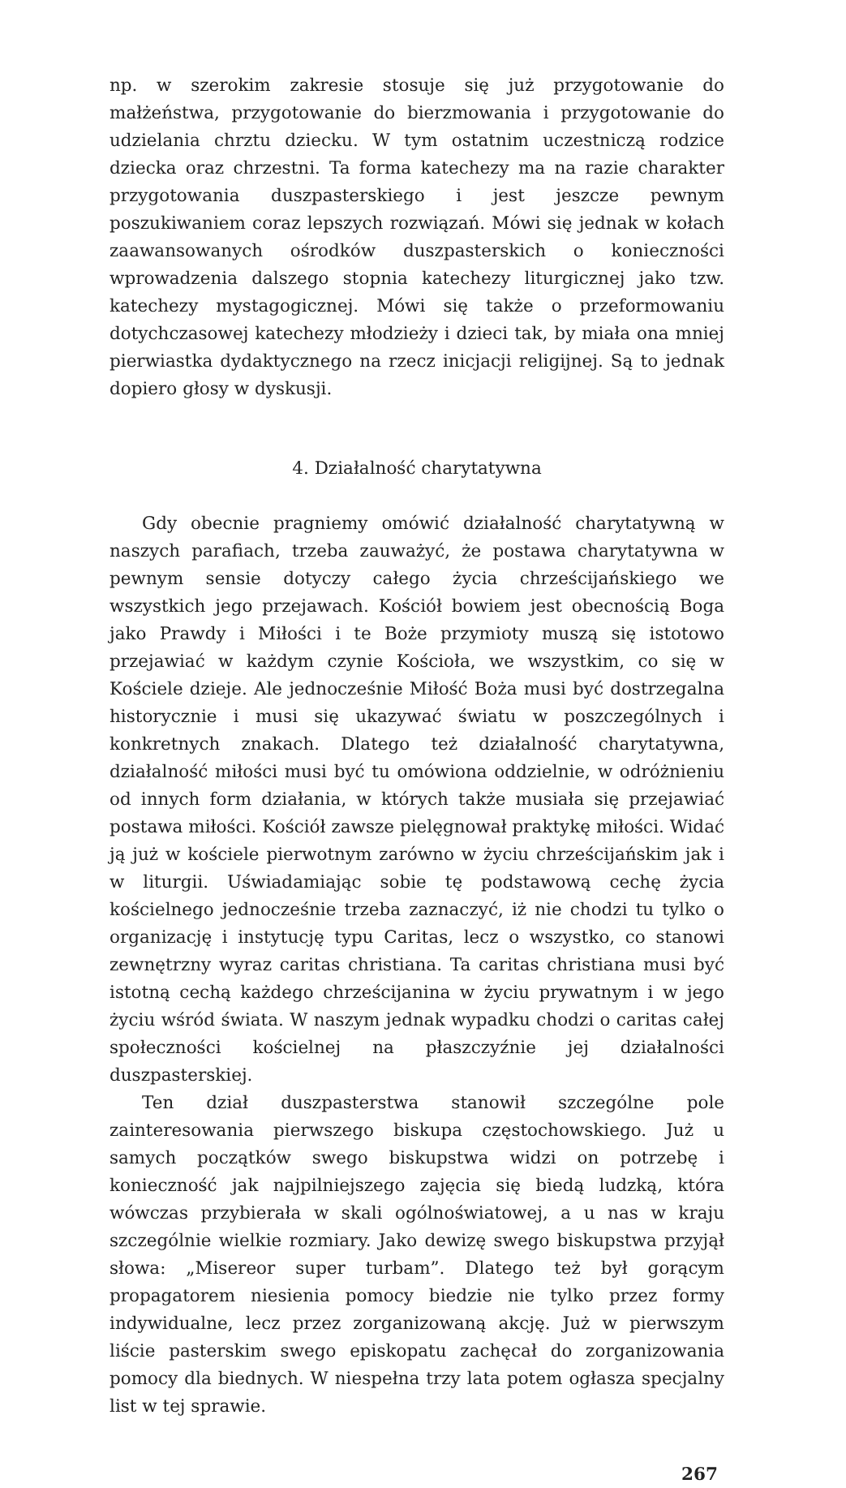np. w szerokim zakresie stosuje się już przygotowanie do małżeństwa, przygotowanie do bierzmowania i przygotowanie do udzielania chrztu dziecku. W tym ostatnim uczestniczą rodzice dziecka oraz chrzestni. Ta forma katechezy ma na razie charakter przygotowania duszpasterskiego i jest jeszcze pewnym poszukiwaniem coraz lepszych rozwiązań. Mówi się jednak w kołach zaawansowanych ośrodków duszpasterskich o konieczności wprowadzenia dalszego stopnia katechezy liturgicznej jako tzw. katechezy mystagogicznej. Mówi się także o przeformowaniu dotychczasowej katechezy młodzieży i dzieci tak, by miała ona mniej pierwiastka dydaktycznego na rzecz inicjacji religijnej. Są to jednak dopiero głosy w dyskusji.
4. Działalność charytatywna
Gdy obecnie pragniemy omówić działalność charytatywną w naszych parafiach, trzeba zauważyć, że postawa charytatywna w pewnym sensie dotyczy całego życia chrześcijańskiego we wszystkich jego przejawach. Kościół bowiem jest obecnością Boga jako Prawdy i Miłości i te Boże przymioty muszą się istotowo przejawiać w każdym czynie Kościoła, we wszystkim, co się w Kościele dzieje. Ale jednocześnie Miłość Boża musi być dostrzegalna historycznie i musi się ukazywać światu w poszczególnych i konkretnych znakach. Dlatego też działalność charytatywna, działalność miłości musi być tu omówiona oddzielnie, w odróżnieniu od innych form działania, w których także musiała się przejawiać postawa miłości. Kościół zawsze pielęgnował praktykę miłości. Widać ją już w kościele pierwotnym zarówno w życiu chrześcijańskim jak i w liturgii. Uświadamiając sobie tę podstawową cechę życia kościelnego jednocześnie trzeba zaznaczyć, iż nie chodzi tu tylko o organizację i instytucję typu Caritas, lecz o wszystko, co stanowi zewnętrzny wyraz caritas christiana. Ta caritas christiana musi być istotną cechą każdego chrześcijanina w życiu prywatnym i w jego życiu wśród świata. W naszym jednak wypadku chodzi o caritas całej społeczności kościelnej na płaszczyźnie jej działalności duszpasterskiej.
Ten dział duszpasterstwa stanowił szczególne pole zainteresowania pierwszego biskupa częstochowskiego. Już u samych początków swego biskupstwa widzi on potrzebę i konieczność jak najpilniejszego zajęcia się biedą ludzką, która wówczas przybierała w skali ogólnoświatowej, a u nas w kraju szczególnie wielkie rozmiary. Jako dewizę swego biskupstwa przyjął słowa: „Misereor super turbam”. Dlatego też był gorącym propagatorem niesienia pomocy biedzie nie tylko przez formy indywidualne, lecz przez zorganizowaną akcję. Już w pierwszym liście pasterskim swego episkopatu zachęcał do zorganizowania pomocy dla biednych. W niespełna trzy lata potem ogłasza specjalny list w tej sprawie.
267